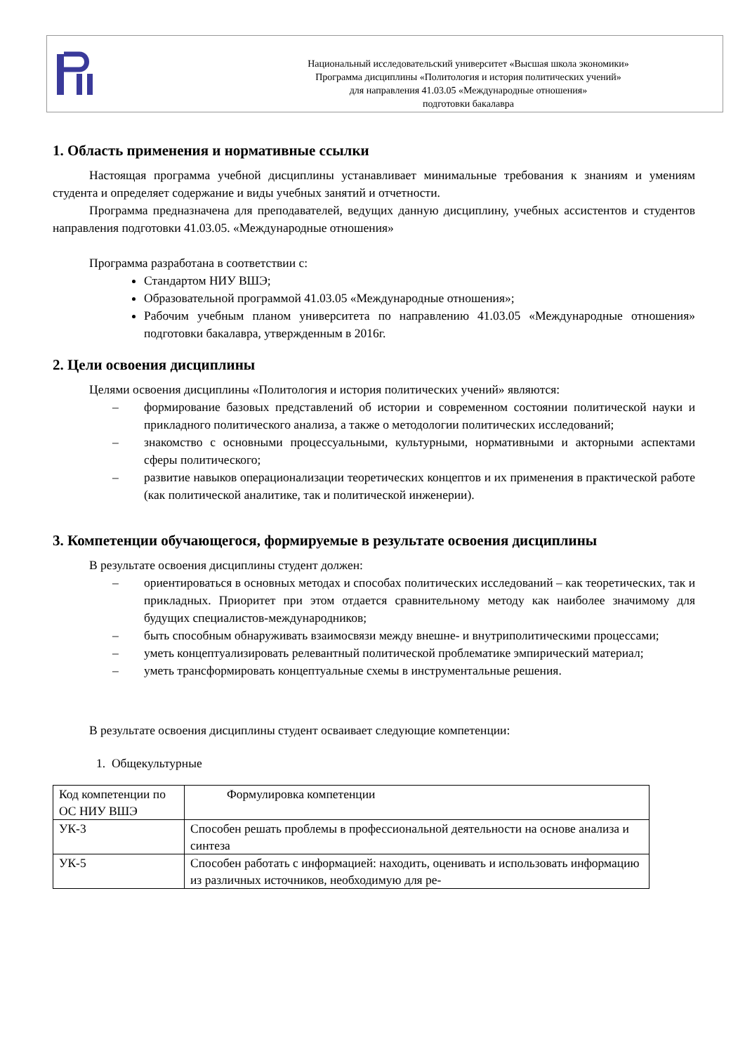Национальный исследовательский университет «Высшая школа экономики»
Программа дисциплины «Политология и история политических учений»
для направления 41.03.05 «Международные отношения»
подготовки бакалавра
1. Область применения и нормативные ссылки
Настоящая программа учебной дисциплины устанавливает минимальные требования к знаниям и умениям студента и определяет содержание и виды учебных занятий и отчетности.
Программа предназначена для преподавателей, ведущих данную дисциплину, учебных ассистентов и студентов направления подготовки 41.03.05. «Международные отношения»
Программа разработана в соответствии с:
Стандартом НИУ ВШЭ;
Образовательной программой 41.03.05 «Международные отношения»;
Рабочим учебным планом университета по направлению 41.03.05 «Международные отношения» подготовки бакалавра, утвержденным в 2016г.
2. Цели освоения дисциплины
Целями освоения дисциплины «Политология и история политических учений» являются:
– формирование базовых представлений об истории и современном состоянии политической науки и прикладного политического анализа, а также о методологии политических исследований;
– знакомство с основными процессуальными, культурными, нормативными и акторными аспектами сферы политического;
– развитие навыков операционализации теоретических концептов и их применения в практической работе (как политической аналитике, так и политической инженерии).
3. Компетенции обучающегося, формируемые в результате освоения дисциплины
В результате освоения дисциплины студент должен:
– ориентироваться в основных методах и способах политических исследований – как теоретических, так и прикладных. Приоритет при этом отдается сравнительному методу как наиболее значимому для будущих специалистов-международников;
– быть способным обнаруживать взаимосвязи между внешне- и внутриполитическими процессами;
– уметь концептуализировать релевантный политической проблематике эмпирический материал;
– уметь трансформировать концептуальные схемы в инструментальные решения.
В результате освоения дисциплины студент осваивает следующие компетенции:
1. Общекультурные
| Код компетенции по ОС НИУ ВШЭ | Формулировка компетенции |
| УК-3 | Способен решать проблемы в профессиональной деятельности на основе анализа и синтеза |
| УК-5 | Способен работать с информацией: находить, оценивать и использовать информацию из различных источников, необходимую для ре- |